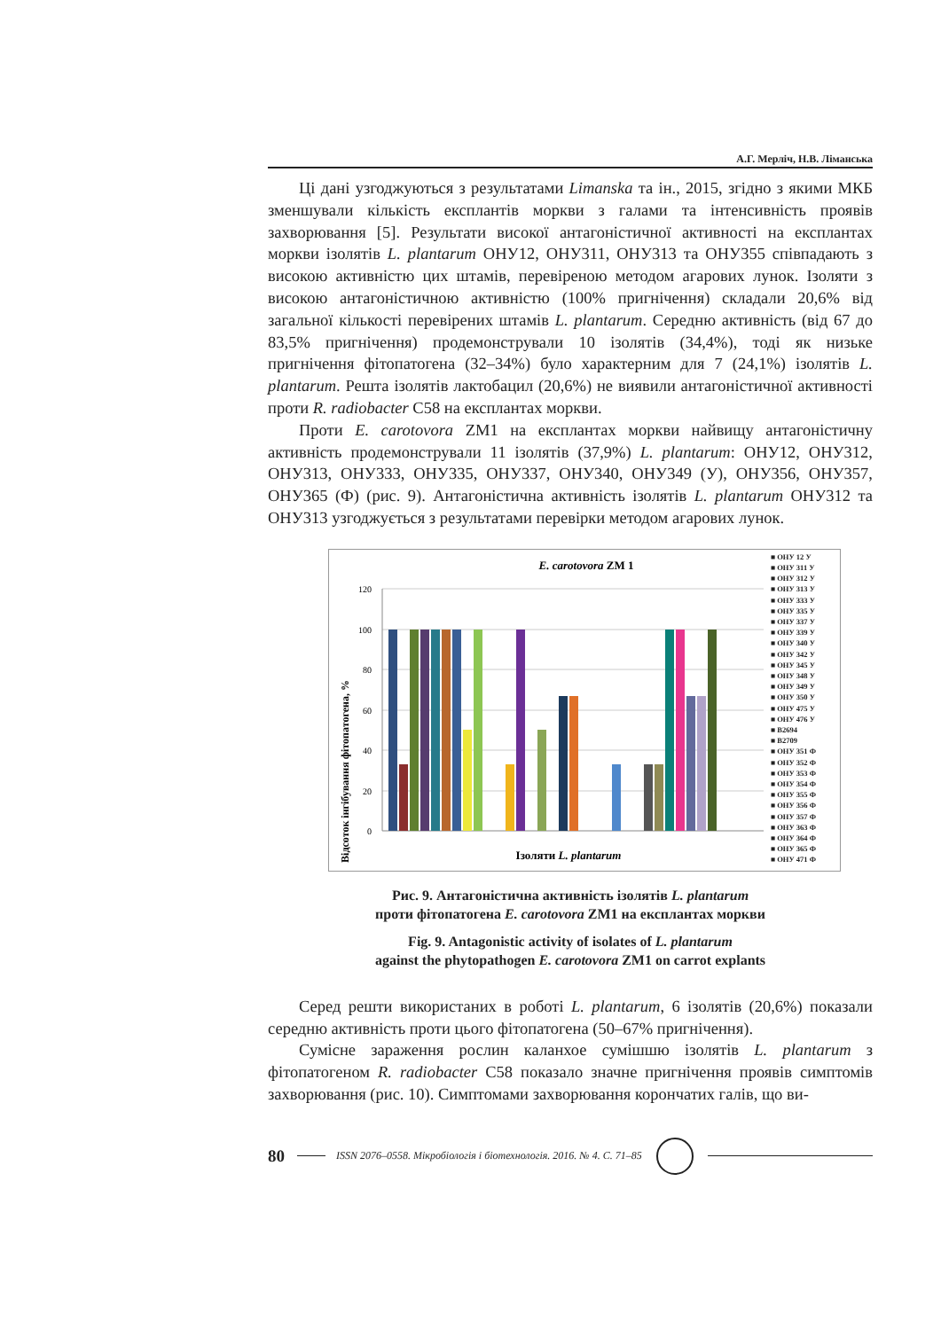А.Г. Мерліч, Н.В. Ліманська
Ці дані узгоджуються з результатами Limanska та ін., 2015, згідно з якими МКБ зменшували кількість експлантів моркви з галами та інтенсивність проявів захворювання [5]. Результати високої антагоністичної активності на експлантах моркви ізолятів L. plantarum ОНУ12, ОНУ311, ОНУ313 та ОНУ355 співпадають з високою активністю цих штамів, перевіреною методом агарових лунок. Ізоляти з високою антагоністичною активністю (100% пригнічення) складали 20,6% від загальної кількості перевірених штамів L. plantarum. Середню активність (від 67 до 83,5% пригнічення) продемонстрували 10 ізолятів (34,4%), тоді як низьке пригнічення фітопатогена (32–34%) було характерним для 7 (24,1%) ізолятів L. plantarum. Решта ізолятів лактобацил (20,6%) не виявили антагоністичної активності проти R. radiobacter C58 на експлантах моркви.
Проти E. carotovora ZM1 на експлантах моркви найвищу антагоністичну активність продемонстрували 11 ізолятів (37,9%) L. plantarum: ОНУ12, ОНУ312, ОНУ313, ОНУ333, ОНУ335, ОНУ337, ОНУ340, ОНУ349 (У), ОНУ356, ОНУ357, ОНУ365 (Ф) (рис. 9). Антагоністична активність ізолятів L. plantarum ОНУ312 та ОНУ313 узгоджується з результатами перевірки методом агарових лунок.
E. carotovora ZM 1
Відсоток інгібування фітопатогена, %
120
100
80
60
40
20
0
Ізоляти L. plantarum
■ ОНУ 12 У
■ ОНУ 311 У
■ ОНУ 312 У
■ ОНУ 313 У
■ ОНУ 333 У
■ ОНУ 335 У
■ ОНУ 337 У
■ ОНУ 339 У
■ ОНУ 340 У
■ ОНУ 342 У
■ ОНУ 345 У
■ ОНУ 348 У
■ ОНУ 349 У
■ ОНУ 350 У
■ ОНУ 475 У
■ ОНУ 476 У
■ B2694
■ B2709
■ ОНУ 351 Ф
■ ОНУ 352 Ф
■ ОНУ 353 Ф
■ ОНУ 354 Ф
■ ОНУ 355 Ф
■ ОНУ 356 Ф
■ ОНУ 357 Ф
■ ОНУ 363 Ф
■ ОНУ 364 Ф
■ ОНУ 365 Ф
■ ОНУ 471 Ф
Рис. 9. Антагоністична активність ізолятів L. plantarum
проти фітопатогена E. carotovora ZM1 на експлантах моркви
Fig. 9. Antagonistic activity of isolates of L. plantarum
against the phytopathogen E. carotovora ZM1 on carrot explants
Серед решти використаних в роботі L. plantarum, 6 ізолятів (20,6%) показали середню активність проти цього фітопатогена (50–67% пригнічення).
Сумісне зараження рослин каланхое сумішшю ізолятів L. plantarum з фітопатогеном R. radiobacter C58 показало значне пригнічення проявів симптомів захворювання (рис. 10). Симптомами захворювання корончатих галів, що ви-
80 ISSN 2076–0558. Мікробіологія і біотехнологія. 2016. № 4. С. 71–85